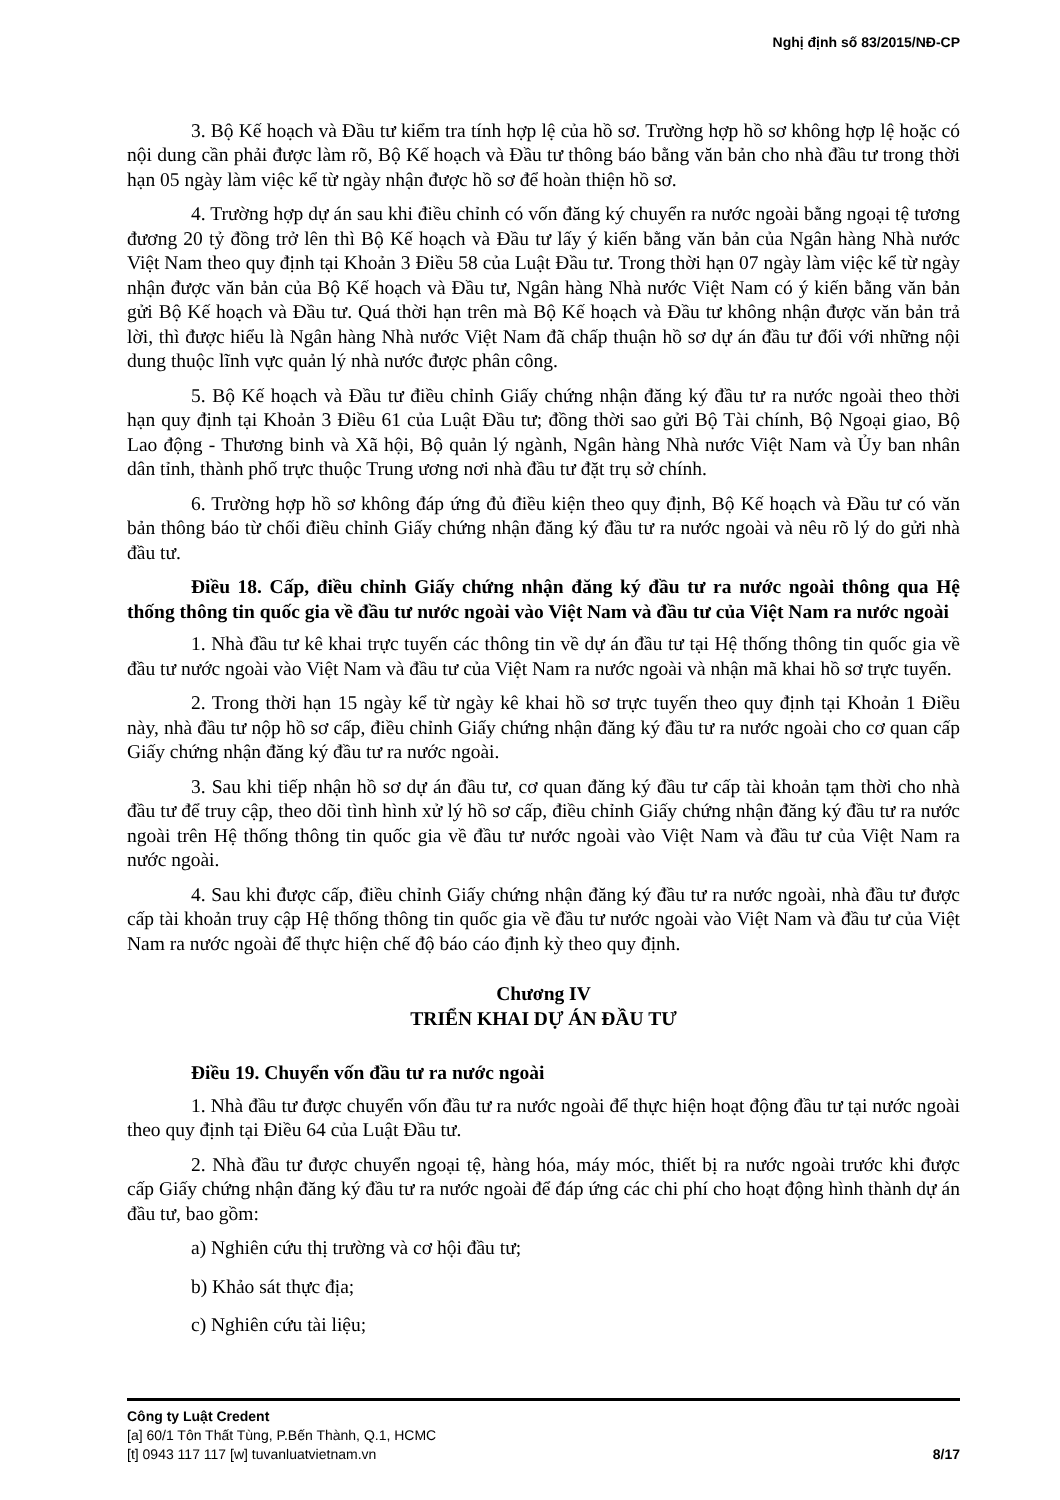Nghị định số 83/2015/NĐ-CP
3. Bộ Kế hoạch và Đầu tư kiểm tra tính hợp lệ của hồ sơ. Trường hợp hồ sơ không hợp lệ hoặc có nội dung cần phải được làm rõ, Bộ Kế hoạch và Đầu tư thông báo bằng văn bản cho nhà đầu tư trong thời hạn 05 ngày làm việc kể từ ngày nhận được hồ sơ để hoàn thiện hồ sơ.
4. Trường hợp dự án sau khi điều chỉnh có vốn đăng ký chuyển ra nước ngoài bằng ngoại tệ tương đương 20 tỷ đồng trở lên thì Bộ Kế hoạch và Đầu tư lấy ý kiến bằng văn bản của Ngân hàng Nhà nước Việt Nam theo quy định tại Khoản 3 Điều 58 của Luật Đầu tư. Trong thời hạn 07 ngày làm việc kể từ ngày nhận được văn bản của Bộ Kế hoạch và Đầu tư, Ngân hàng Nhà nước Việt Nam có ý kiến bằng văn bản gửi Bộ Kế hoạch và Đầu tư. Quá thời hạn trên mà Bộ Kế hoạch và Đầu tư không nhận được văn bản trả lời, thì được hiểu là Ngân hàng Nhà nước Việt Nam đã chấp thuận hồ sơ dự án đầu tư đối với những nội dung thuộc lĩnh vực quản lý nhà nước được phân công.
5. Bộ Kế hoạch và Đầu tư điều chỉnh Giấy chứng nhận đăng ký đầu tư ra nước ngoài theo thời hạn quy định tại Khoản 3 Điều 61 của Luật Đầu tư; đồng thời sao gửi Bộ Tài chính, Bộ Ngoại giao, Bộ Lao động - Thương binh và Xã hội, Bộ quản lý ngành, Ngân hàng Nhà nước Việt Nam và Ủy ban nhân dân tỉnh, thành phố trực thuộc Trung ương nơi nhà đầu tư đặt trụ sở chính.
6. Trường hợp hồ sơ không đáp ứng đủ điều kiện theo quy định, Bộ Kế hoạch và Đầu tư có văn bản thông báo từ chối điều chỉnh Giấy chứng nhận đăng ký đầu tư ra nước ngoài và nêu rõ lý do gửi nhà đầu tư.
Điều 18. Cấp, điều chỉnh Giấy chứng nhận đăng ký đầu tư ra nước ngoài thông qua Hệ thống thông tin quốc gia về đầu tư nước ngoài vào Việt Nam và đầu tư của Việt Nam ra nước ngoài
1. Nhà đầu tư kê khai trực tuyến các thông tin về dự án đầu tư tại Hệ thống thông tin quốc gia về đầu tư nước ngoài vào Việt Nam và đầu tư của Việt Nam ra nước ngoài và nhận mã khai hồ sơ trực tuyến.
2. Trong thời hạn 15 ngày kể từ ngày kê khai hồ sơ trực tuyến theo quy định tại Khoản 1 Điều này, nhà đầu tư nộp hồ sơ cấp, điều chỉnh Giấy chứng nhận đăng ký đầu tư ra nước ngoài cho cơ quan cấp Giấy chứng nhận đăng ký đầu tư ra nước ngoài.
3. Sau khi tiếp nhận hồ sơ dự án đầu tư, cơ quan đăng ký đầu tư cấp tài khoản tạm thời cho nhà đầu tư để truy cập, theo dõi tình hình xử lý hồ sơ cấp, điều chỉnh Giấy chứng nhận đăng ký đầu tư ra nước ngoài trên Hệ thống thông tin quốc gia về đầu tư nước ngoài vào Việt Nam và đầu tư của Việt Nam ra nước ngoài.
4. Sau khi được cấp, điều chỉnh Giấy chứng nhận đăng ký đầu tư ra nước ngoài, nhà đầu tư được cấp tài khoản truy cập Hệ thống thông tin quốc gia về đầu tư nước ngoài vào Việt Nam và đầu tư của Việt Nam ra nước ngoài để thực hiện chế độ báo cáo định kỳ theo quy định.
Chương IV
TRIỂN KHAI DỰ ÁN ĐẦU TƯ
Điều 19. Chuyển vốn đầu tư ra nước ngoài
1. Nhà đầu tư được chuyển vốn đầu tư ra nước ngoài để thực hiện hoạt động đầu tư tại nước ngoài theo quy định tại Điều 64 của Luật Đầu tư.
2. Nhà đầu tư được chuyển ngoại tệ, hàng hóa, máy móc, thiết bị ra nước ngoài trước khi được cấp Giấy chứng nhận đăng ký đầu tư ra nước ngoài để đáp ứng các chi phí cho hoạt động hình thành dự án đầu tư, bao gồm:
a) Nghiên cứu thị trường và cơ hội đầu tư;
b) Khảo sát thực địa;
c) Nghiên cứu tài liệu;
Công ty Luật Credent
[a] 60/1 Tôn Thất Tùng, P.Bến Thành, Q.1, HCMC
[t] 0943 117 117 [w] tuvanluatvietnam.vn 8/17